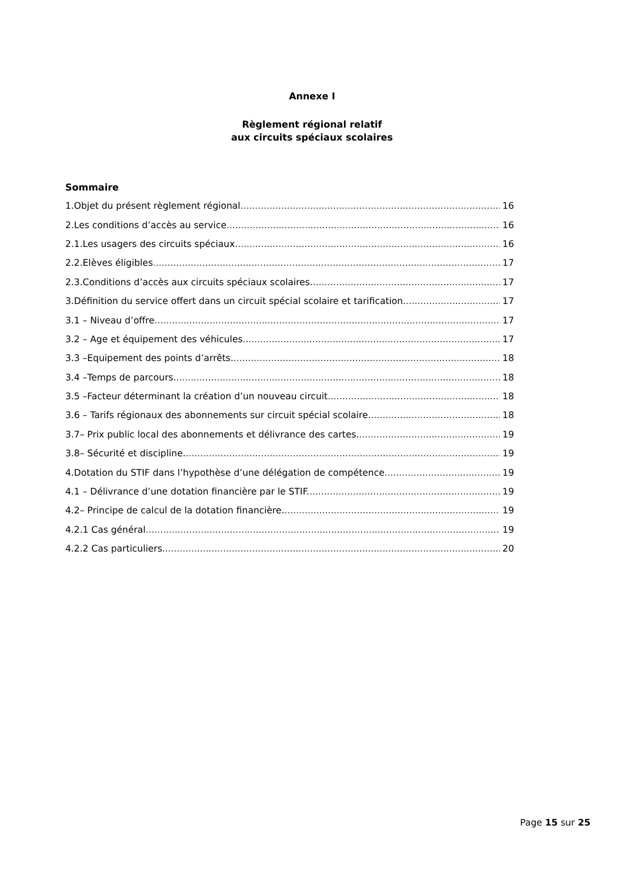Annexe I
Règlement régional relatif
aux circuits spéciaux scolaires
Sommaire
1.Objet du présent règlement régional 16
2.Les conditions d’accès au service 16
2.1.Les usagers des circuits spéciaux. 16
2.2.Elèves éligibles 17
2.3.Conditions d’accès aux circuits spéciaux scolaires. 17
3.Définition du service offert dans un circuit spécial scolaire et tarification. 17
3.1 – Niveau d’offre 17
3.2 – Age et équipement des véhicules 17
3.3 –Equipement des points d’arrêts. 18
3.4 –Temps de parcours. 18
3.5 –Facteur déterminant la création d’un nouveau circuit 18
3.6 – Tarifs régionaux des abonnements sur circuit spécial scolaire. 18
3.7– Prix public local des abonnements et délivrance des cartes. 19
3.8– Sécurité et discipline. 19
4.Dotation du STIF dans l’hypothèse d’une délégation de compétence 19
4.1 – Délivrance d’une dotation financière par le STIF. 19
4.2– Principe de calcul de la dotation financière. 19
4.2.1 Cas général 19
4.2.2 Cas particuliers 20
Page 15 sur 25